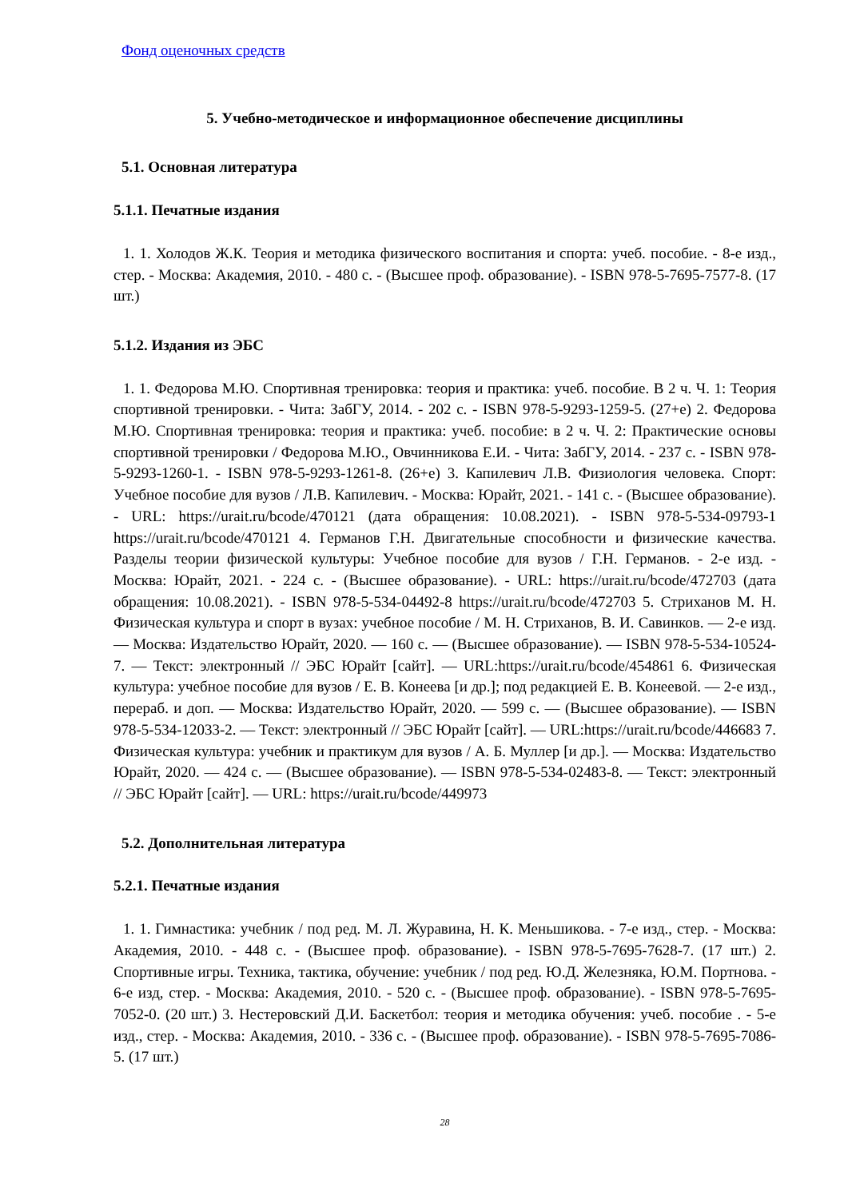Фонд оценочных средств
5. Учебно-методическое и информационное обеспечение дисциплины
5.1. Основная литература
5.1.1. Печатные издания
1. 1. Холодов Ж.К. Теория и методика физического воспитания и спорта: учеб. пособие. - 8-е изд., стер. - Москва: Академия, 2010. - 480 с. - (Высшее проф. образование). - ISBN 978-5-7695-7577-8. (17 шт.)
5.1.2. Издания из ЭБС
1. 1. Федорова М.Ю. Спортивная тренировка: теория и практика: учеб. пособие. В 2 ч. Ч. 1: Теория спортивной тренировки. - Чита: ЗабГУ, 2014. - 202 с. - ISBN 978-5-9293-1259-5. (27+е) 2. Федорова М.Ю. Спортивная тренировка: теория и практика: учеб. пособие: в 2 ч. Ч. 2: Практические основы спортивной тренировки / Федорова М.Ю., Овчинникова Е.И. - Чита: ЗабГУ, 2014. - 237 с. - ISBN 978-5-9293-1260-1. - ISBN 978-5-9293-1261-8. (26+е) 3. Капилевич Л.В. Физиология человека. Спорт: Учебное пособие для вузов / Л.В. Капилевич. - Москва: Юрайт, 2021. - 141 с. - (Высшее образование). - URL: https://urait.ru/bcode/470121 (дата обращения: 10.08.2021). - ISBN 978-5-534-09793-1 https://urait.ru/bcode/470121 4. Германов Г.Н. Двигательные способности и физические качества. Разделы теории физической культуры: Учебное пособие для вузов / Г.Н. Германов. - 2-е изд. - Москва: Юрайт, 2021. - 224 с. - (Высшее образование). - URL: https://urait.ru/bcode/472703 (дата обращения: 10.08.2021). - ISBN 978-5-534-04492-8 https://urait.ru/bcode/472703 5. Стриханов М. Н. Физическая культура и спорт в вузах: учебное пособие / М. Н. Стриханов, В. И. Савинков. — 2-е изд. — Москва: Издательство Юрайт, 2020. — 160 с. — (Высшее образование). — ISBN 978-5-534-10524-7. — Текст: электронный // ЭБС Юрайт [сайт]. — URL:https://urait.ru/bcode/454861 6. Физическая культура: учебное пособие для вузов / Е. В. Конеева [и др.]; под редакцией Е. В. Конеевой. — 2-е изд., перераб. и доп. — Москва: Издательство Юрайт, 2020. — 599 с. — (Высшее образование). — ISBN 978-5-534-12033-2. — Текст: электронный // ЭБС Юрайт [сайт]. — URL:https://urait.ru/bcode/446683 7. Физическая культура: учебник и практикум для вузов / А. Б. Муллер [и др.]. — Москва: Издательство Юрайт, 2020. — 424 с. — (Высшее образование). — ISBN 978-5-534-02483-8. — Текст: электронный // ЭБС Юрайт [сайт]. — URL: https://urait.ru/bcode/449973
5.2. Дополнительная литература
5.2.1. Печатные издания
1. 1. Гимнастика: учебник / под ред. М. Л. Журавина, Н. К. Меньшикова. - 7-е изд., стер. - Москва: Академия, 2010. - 448 с. - (Высшее проф. образование). - ISBN 978-5-7695-7628-7. (17 шт.) 2. Спортивные игры. Техника, тактика, обучение: учебник / под ред. Ю.Д. Железняка, Ю.М. Портнова. - 6-е изд, стер. - Москва: Академия, 2010. - 520 с. - (Высшее проф. образование). - ISBN 978-5-7695-7052-0. (20 шт.) 3. Нестеровский Д.И. Баскетбол: теория и методика обучения: учеб. пособие . - 5-е изд., стер. - Москва: Академия, 2010. - 336 с. - (Высшее проф. образование). - ISBN 978-5-7695-7086-5. (17 шт.)
28